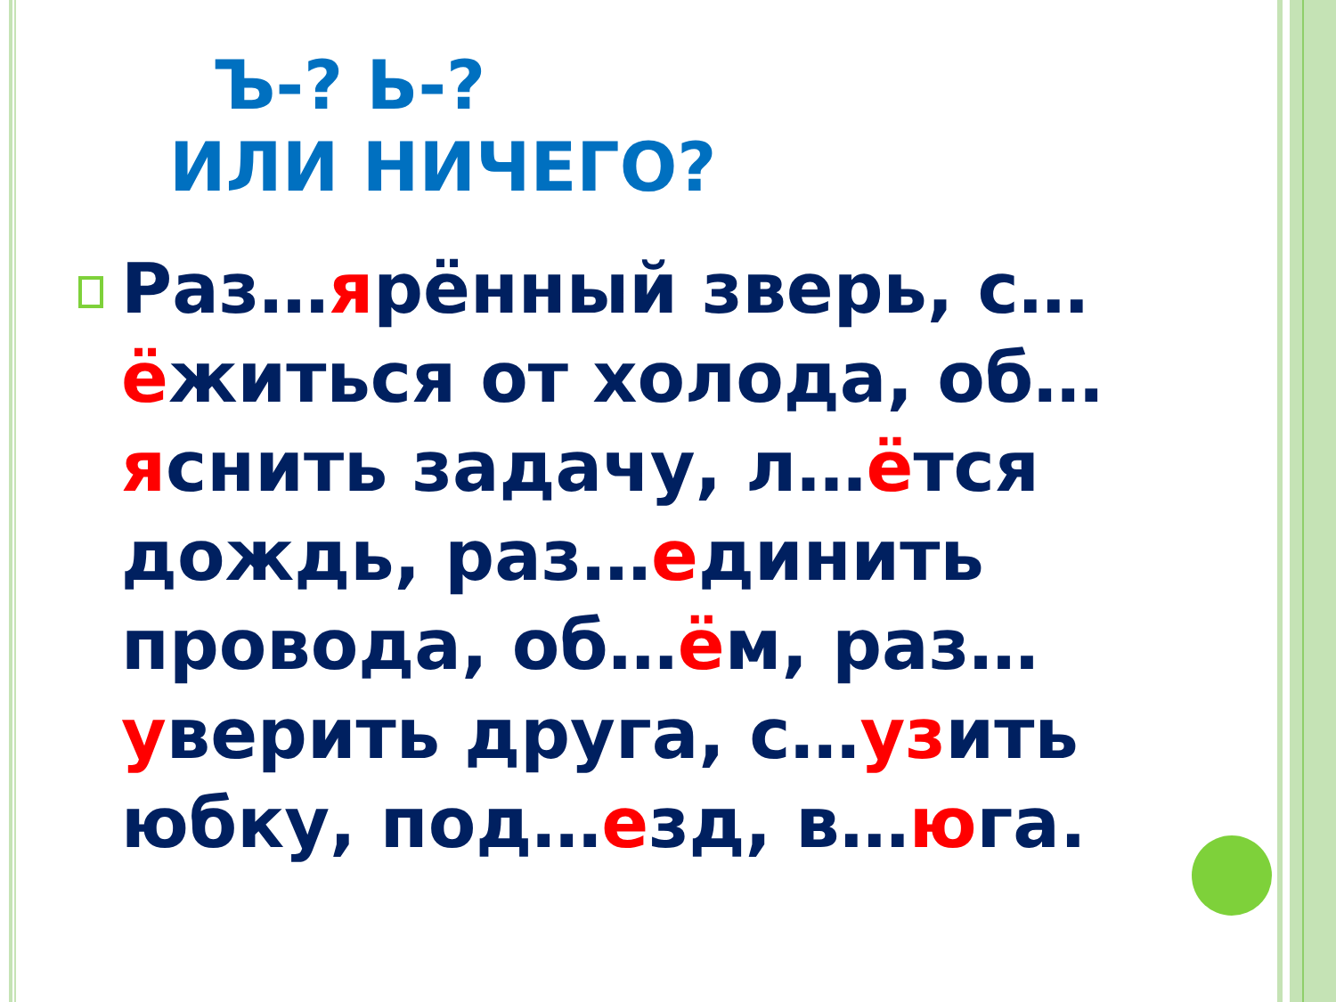Ъ-? Ь-?
ИЛИ НИЧЕГО?
Раз…ярённый зверь, с…ёжиться от холода, об…яснить задачу, л…ётся дождь, раз…единить провода, об…ём, раз…уверить друга, с…узить юбку, под…езд, в…юга.